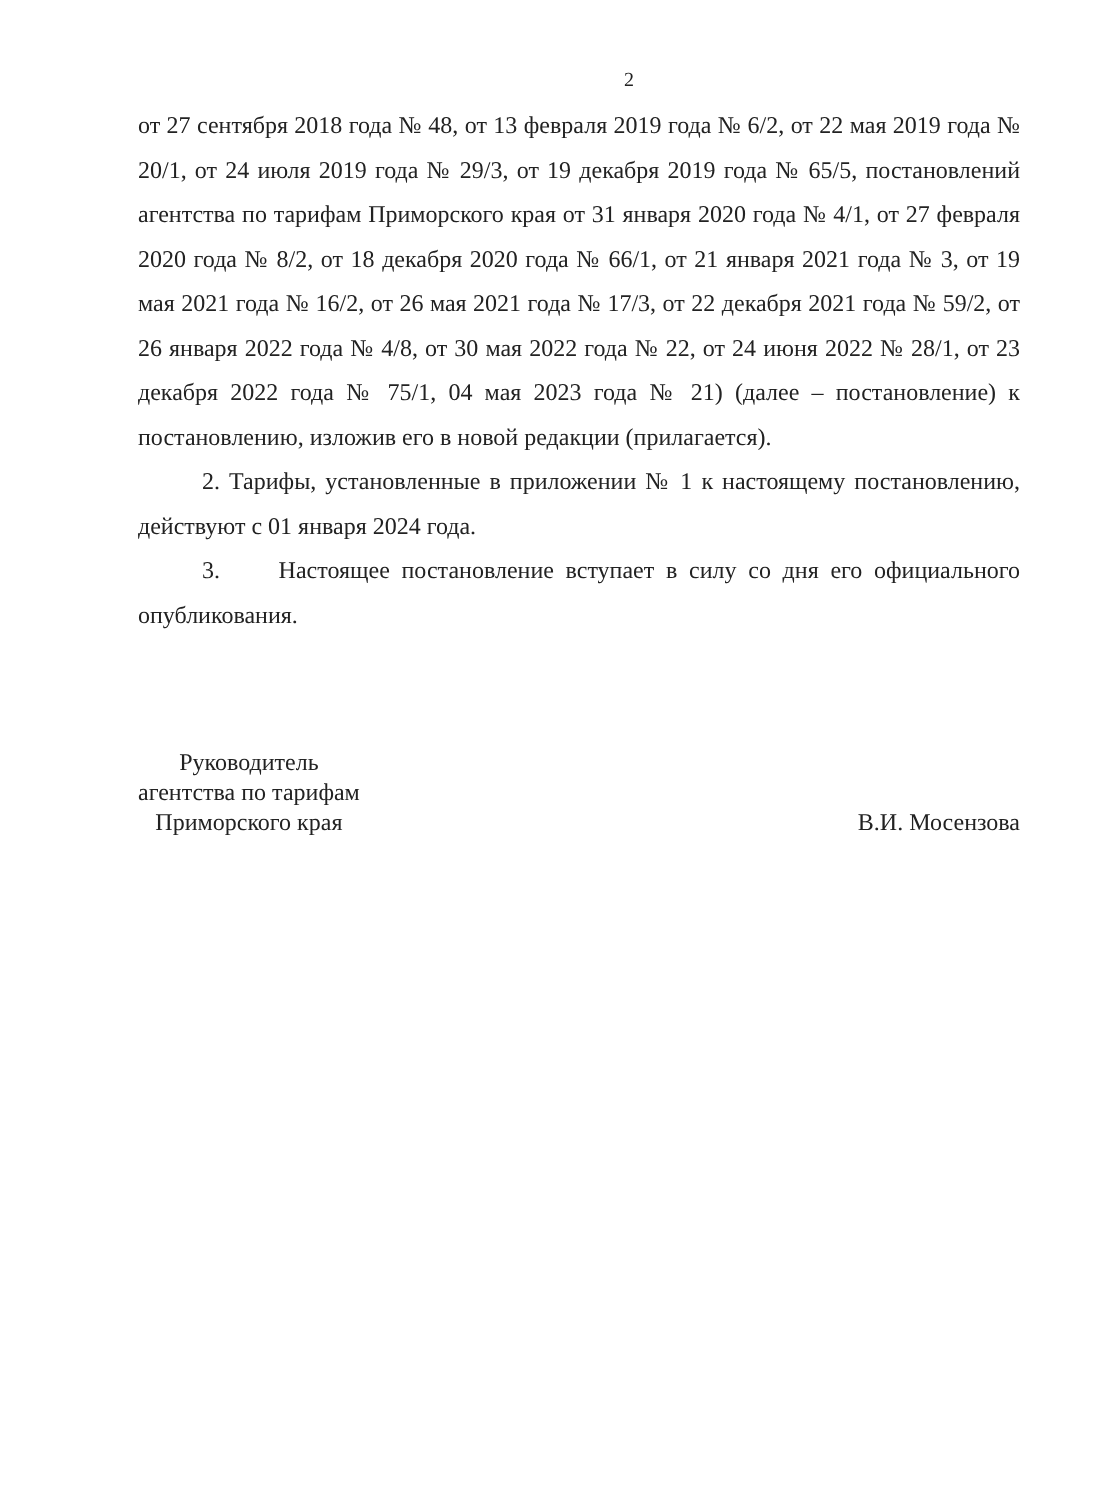2
от 27 сентября 2018 года № 48, от 13 февраля 2019 года № 6/2, от 22 мая 2019 года № 20/1, от 24 июля 2019 года № 29/3, от 19 декабря 2019 года № 65/5, постановлений агентства по тарифам Приморского края от 31 января 2020 года № 4/1, от 27 февраля 2020 года № 8/2, от 18 декабря 2020 года № 66/1, от 21 января 2021 года № 3, от 19 мая 2021 года № 16/2, от 26 мая 2021 года № 17/3, от 22 декабря 2021 года № 59/2, от 26 января 2022 года № 4/8, от 30 мая 2022 года № 22, от 24 июня 2022 № 28/1, от 23 декабря 2022 года № 75/1, 04 мая 2023 года № 21) (далее – постановление) к постановлению, изложив его в новой редакции (прилагается).
2. Тарифы, установленные в приложении № 1 к настоящему постановлению, действуют с 01 января 2024 года.
3. Настоящее постановление вступает в силу со дня его официального опубликования.
Руководитель
агентства по тарифам
Приморского края
В.И. Мосензова